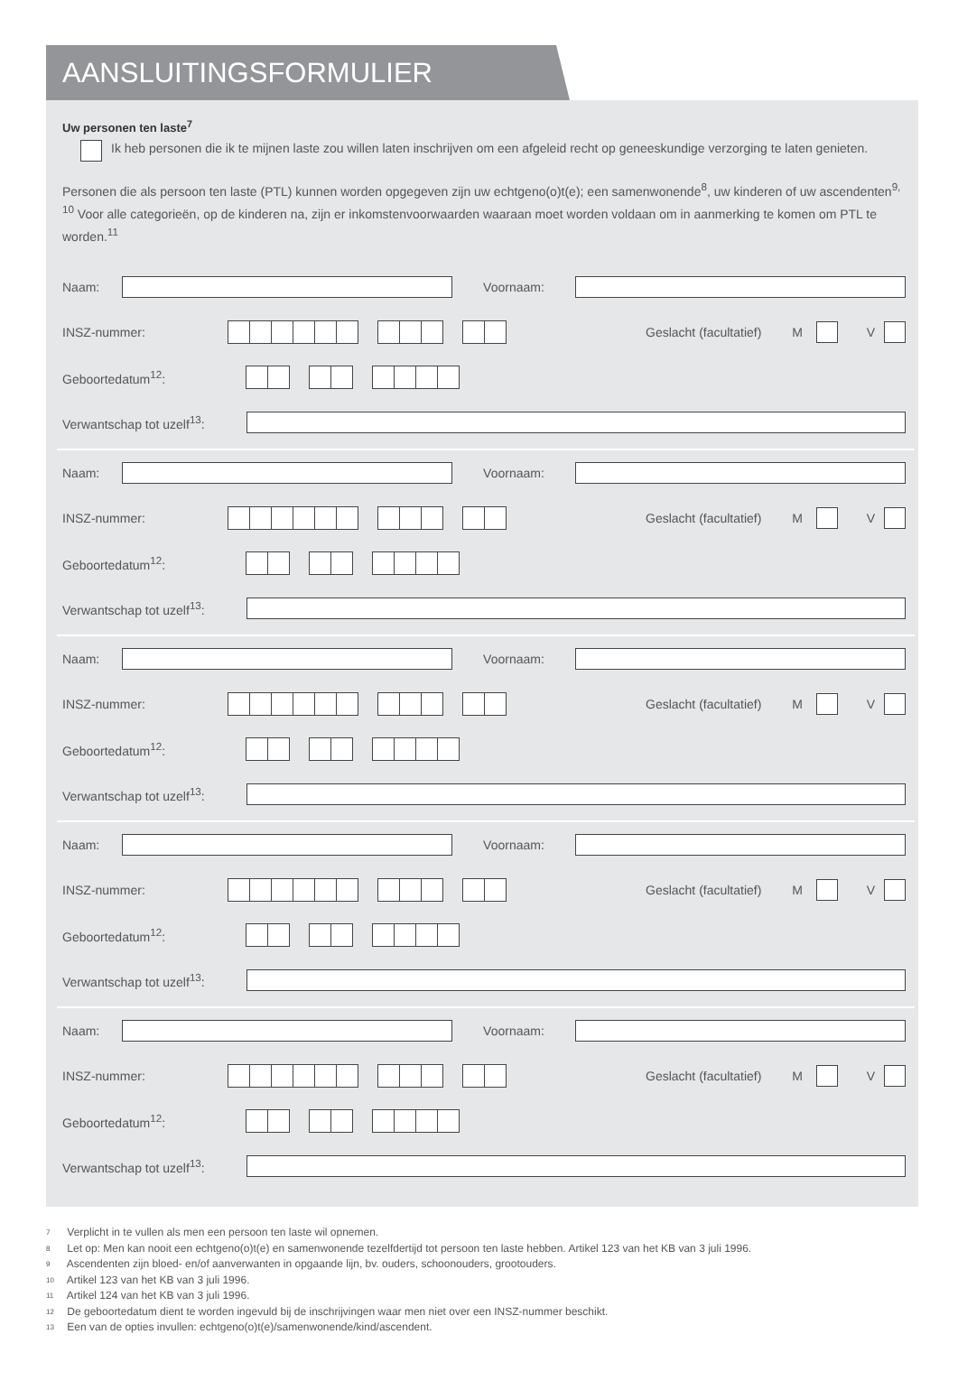AANSLUITINGSFORMULIER
Uw personen ten laste<sup>7</sup>
Ik heb personen die ik te mijnen laste zou willen laten inschrijven om een afgeleid recht op geneeskundige verzorging te laten genieten.
Personen die als persoon ten laste (PTL) kunnen worden opgegeven zijn uw echtgeno(o)t(e); een samenwonende<sup>8</sup>, uw kinderen of uw ascendenten<sup>9, 10</sup> Voor alle categorieën, op de kinderen na, zijn er inkomstenvoorwaarden waaraan moet worden voldaan om in aanmerking te komen om PTL te worden.<sup>11</sup>
Naam: Voornaam:
INSZ-nummer:
Geslacht (facultatief) M V
Geboortedatum<sup>12</sup>:
Verwantschap tot uzelf<sup>13</sup>:
Naam: Voornaam:
INSZ-nummer:
Geslacht (facultatief) M V
Geboortedatum<sup>12</sup>:
Verwantschap tot uzelf<sup>13</sup>:
Naam: Voornaam:
INSZ-nummer:
Geslacht (facultatief) M V
Geboortedatum<sup>12</sup>:
Verwantschap tot uzelf<sup>13</sup>:
Naam: Voornaam:
INSZ-nummer:
Geslacht (facultatief) M V
Geboortedatum<sup>12</sup>:
Verwantschap tot uzelf<sup>13</sup>:
Naam: Voornaam:
INSZ-nummer:
Geslacht (facultatief) M V
Geboortedatum<sup>12</sup>:
Verwantschap tot uzelf<sup>13</sup>:
7 Verplicht in te vullen als men een persoon ten laste wil opnemen.
8 Let op: Men kan nooit een echtgeno(o)t(e) en samenwonende tezelfdertijd tot persoon ten laste hebben. Artikel 123 van het KB van 3 juli 1996.
9 Ascendenten zijn bloed- en/of aanverwanten in opgaande lijn, bv. ouders, schoonouders, grootouders.
10 Artikel 123 van het KB van 3 juli 1996.
11 Artikel 124 van het KB van 3 juli 1996.
12 De geboortedatum dient te worden ingevuld bij de inschrijvingen waar men niet over een INSZ-nummer beschikt.
13 Een van de opties invullen: echtgeno(o)t(e)/samenwonende/kind/ascendent.